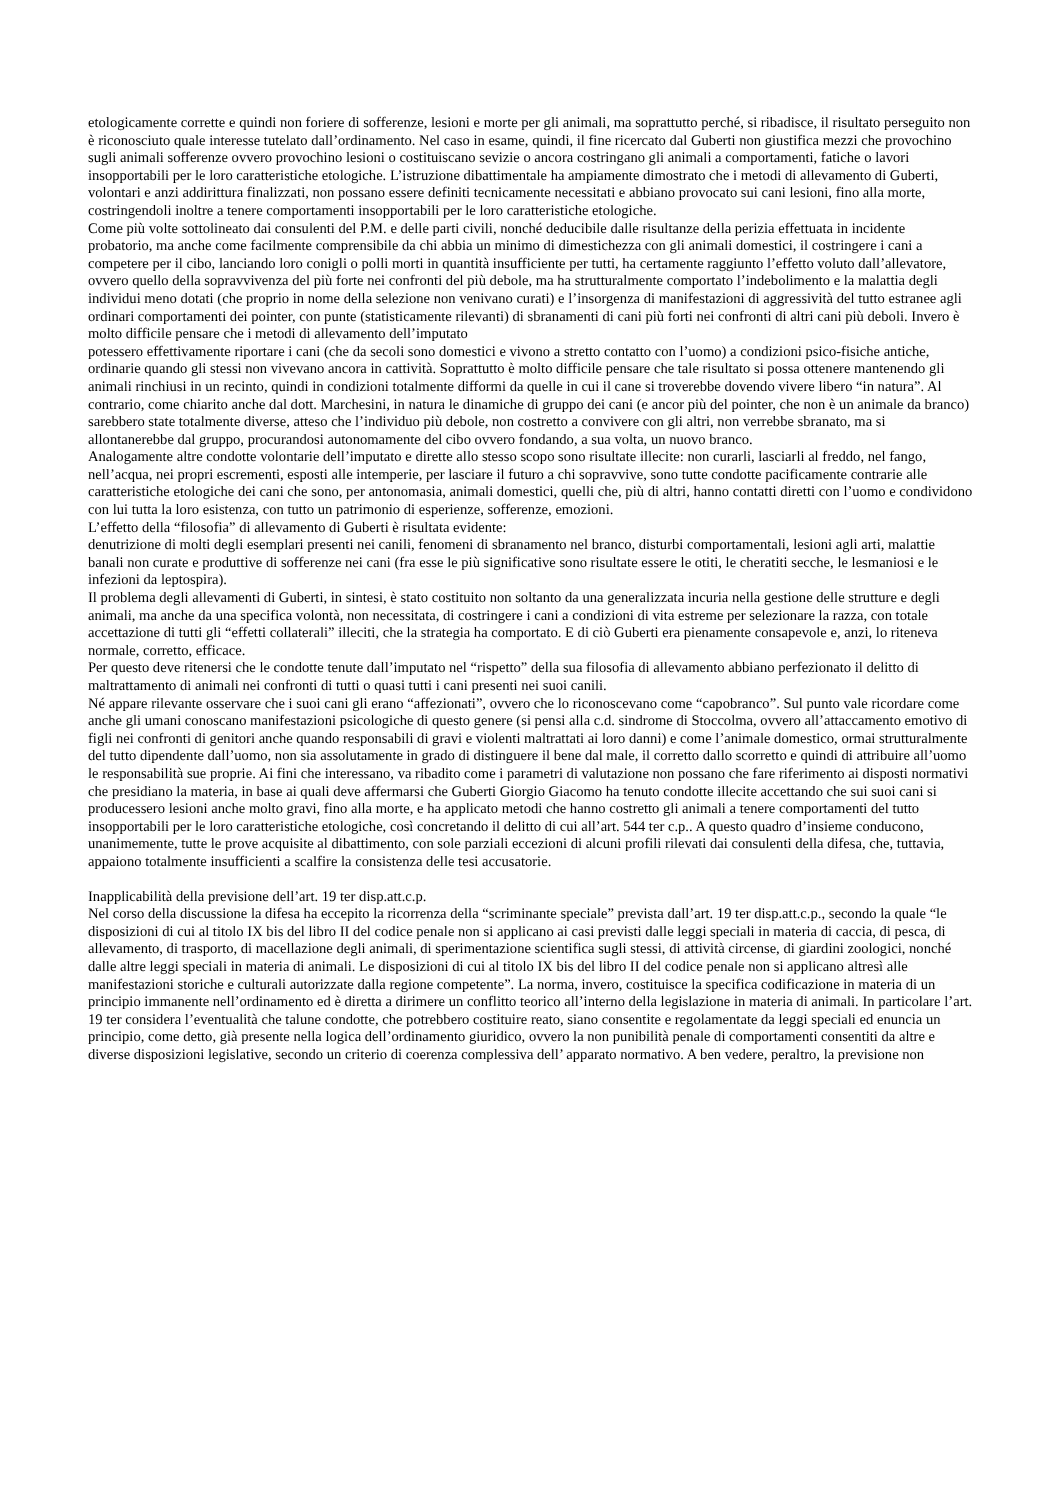etologicamente corrette e quindi non foriere di sofferenze, lesioni e morte per gli animali, ma soprattutto perché, si ribadisce, il risultato perseguito non è riconosciuto quale interesse tutelato dall’ordinamento. Nel caso in esame, quindi, il fine ricercato dal Guberti non giustifica mezzi che provochino sugli animali sofferenze ovvero provochino lesioni o costituiscano sevizie o ancora costringano gli animali a comportamenti, fatiche o lavori insopportabili per le loro caratteristiche etologiche. L’istruzione dibattimentale ha ampiamente dimostrato che i metodi di allevamento di Guberti, volontari e anzi addirittura finalizzati, non possano essere definiti tecnicamente necessitati e abbiano provocato sui cani lesioni, fino alla morte, costringendoli inoltre a tenere comportamenti insopportabili per le loro caratteristiche etologiche.
Come più volte sottolineato dai consulenti del P.M. e delle parti civili, nonché deducibile dalle risultanze della perizia effettuata in incidente probatorio, ma anche come facilmente comprensibile da chi abbia un minimo di dimestichezza con gli animali domestici, il costringere i cani a competere per il cibo, lanciando loro conigli o polli morti in quantità insufficiente per tutti, ha certamente raggiunto l’effetto voluto dall’allevatore, ovvero quello della sopravvivenza del più forte nei confronti del più debole, ma ha strutturalmente comportato l’indebolimento e la malattia degli individui meno dotati (che proprio in nome della selezione non venivano curati) e l’insorgenza di manifestazioni di aggressività del tutto estranee agli ordinari comportamenti dei pointer, con punte (statisticamente rilevanti) di sbranamenti di cani più forti nei confronti di altri cani più deboli. Invero è molto difficile pensare che i metodi di allevamento dell’imputato
potessero effettivamente riportare i cani (che da secoli sono domestici e vivono a stretto contatto con l’uomo) a condizioni psico-fisiche antiche, ordinarie quando gli stessi non vivevano ancora in cattività. Soprattutto è molto difficile pensare che tale risultato si possa ottenere mantenendo gli animali rinchiusi in un recinto, quindi in condizioni totalmente difformi da quelle in cui il cane si troverebbe dovendo vivere libero “in natura”. Al contrario, come chiarito anche dal dott. Marchesini, in natura le dinamiche di gruppo dei cani (e ancor più del pointer, che non è un animale da branco) sarebbero state totalmente diverse, atteso che l’individuo più debole, non costretto a convivere con gli altri, non verrebbe sbranato, ma si allontanerebbe dal gruppo, procurandosi autonomamente del cibo ovvero fondando, a sua volta, un nuovo branco.
Analogamente altre condotte volontarie dell’imputato e dirette allo stesso scopo sono risultate illecite: non curarli, lasciarli al freddo, nel fango, nell’acqua, nei propri escrementi, esposti alle intemperie, per lasciare il futuro a chi sopravvive, sono tutte condotte pacificamente contrarie alle caratteristiche etologiche dei cani che sono, per antonomasia, animali domestici, quelli che, più di altri, hanno contatti diretti con l’uomo e condividono con lui tutta la loro esistenza, con tutto un patrimonio di esperienze, sofferenze, emozioni.
L’effetto della “filosofia” di allevamento di Guberti è risultata evidente:
denutrizione di molti degli esemplari presenti nei canili, fenomeni di sbranamento nel branco, disturbi comportamentali, lesioni agli arti, malattie banali non curate e produttive di sofferenze nei cani (fra esse le più significative sono risultate essere le otiti, le cheratiti secche, le lesmaniosi e le infezioni da leptospira).
Il problema degli allevamenti di Guberti, in sintesi, è stato costituito non soltanto da una generalizzata incuria nella gestione delle strutture e degli animali, ma anche da una specifica volontà, non necessitata, di costringere i cani a condizioni di vita estreme per selezionare la razza, con totale accettazione di tutti gli “effetti collaterali” illeciti, che la strategia ha comportato. E di ciò Guberti era pienamente consapevole e, anzi, lo riteneva normale, corretto, efficace.
Per questo deve ritenersi che le condotte tenute dall’imputato nel “rispetto” della sua filosofia di allevamento abbiano perfezionato il delitto di maltrattamento di animali nei confronti di tutti o quasi tutti i cani presenti nei suoi canili.
Né appare rilevante osservare che i suoi cani gli erano “affezionati”, ovvero che lo riconoscevano come “capobranco”. Sul punto vale ricordare come anche gli umani conoscano manifestazioni psicologiche di questo genere (si pensi alla c.d. sindrome di Stoccolma, ovvero all’attaccamento emotivo di figli nei confronti di genitori anche quando responsabili di gravi e violenti maltrattati ai loro danni) e come l’animale domestico, ormai strutturalmente del tutto dipendente dall’uomo, non sia assolutamente in grado di distinguere il bene dal male, il corretto dallo scorretto e quindi di attribuire all’uomo le responsabilità sue proprie. Ai fini che interessano, va ribadito come i parametri di valutazione non possano che fare riferimento ai disposti normativi che presidiano la materia, in base ai quali deve affermarsi che Guberti Giorgio Giacomo ha tenuto condotte illecite accettando che sui suoi cani si producessero lesioni anche molto gravi, fino alla morte, e ha applicato metodi che hanno costretto gli animali a tenere comportamenti del tutto insopportabili per le loro caratteristiche etologiche, così concretando il delitto di cui all’art. 544 ter c.p.. A questo quadro d’insieme conducono, unanimemente, tutte le prove acquisite al dibattimento, con sole parziali eccezioni di alcuni profili rilevati dai consulenti della difesa, che, tuttavia, appaiono totalmente insufficienti a scalfire la consistenza delle tesi accusatorie.
Inapplicabilità della previsione dell’art. 19 ter disp.att.c.p.
Nel corso della discussione la difesa ha eccepito la ricorrenza della “scriminante speciale” prevista dall’art. 19 ter disp.att.c.p., secondo la quale “le disposizioni di cui al titolo IX bis del libro II del codice penale non si applicano ai casi previsti dalle leggi speciali in materia di caccia, di pesca, di allevamento, di trasporto, di macellazione degli animali, di sperimentazione scientifica sugli stessi, di attività circense, di giardini zoologici, nonché dalle altre leggi speciali in materia di animali. Le disposizioni di cui al titolo IX bis del libro II del codice penale non si applicano altresì alle manifestazioni storiche e culturali autorizzate dalla regione competente”. La norma, invero, costituisce la specifica codificazione in materia di un principio immanente nell’ordinamento ed è diretta a dirimere un conflitto teorico all’interno della legislazione in materia di animali. In particolare l’art. 19 ter considera l’eventualità che talune condotte, che potrebbero costituire reato, siano consentite e regolamentate da leggi speciali ed enuncia un principio, come detto, già presente nella logica dell’ordinamento giuridico, ovvero la non punibilità penale di comportamenti consentiti da altre e diverse disposizioni legislative, secondo un criterio di coerenza complessiva dell’ apparato normativo. A ben vedere, peraltro, la previsione non